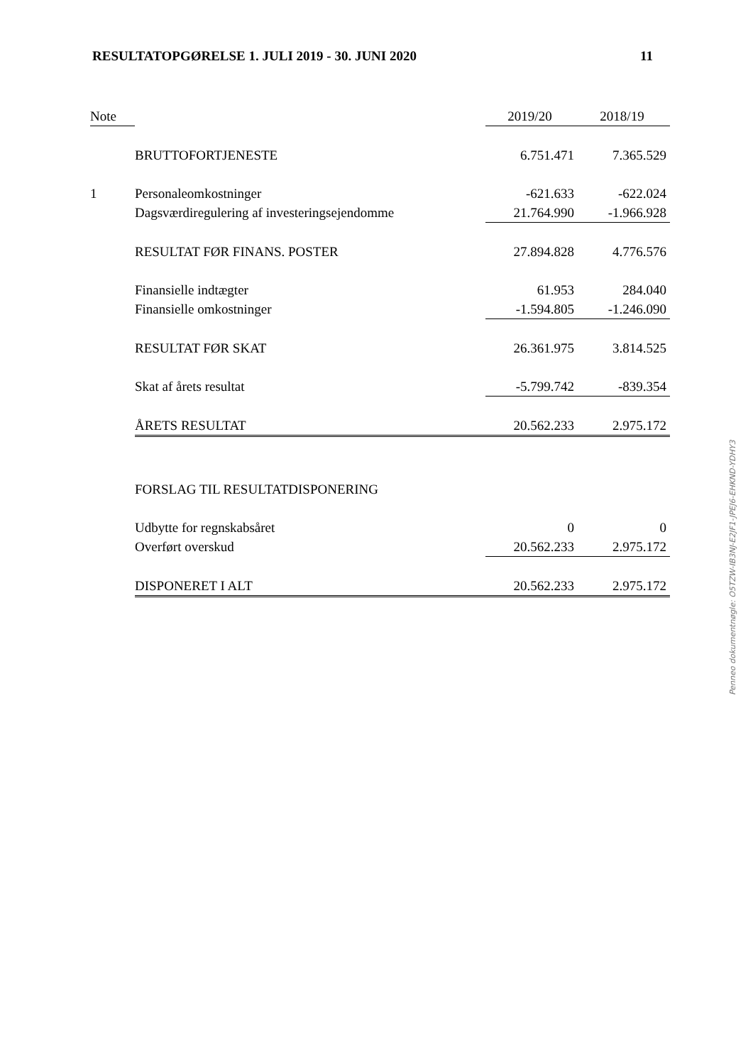RESULTATOPGØRELSE 1. JULI 2019 - 30. JUNI 2020 11
| Note | | 2019/20 | 2018/19 |
| --- | --- | --- | --- |
| | BRUTTOFORTJENESTE | 6.751.471 | 7.365.529 |
| 1 | Personaleomkostninger | -621.633 | -622.024 |
| | Dagsværdiregulering af investeringsejendomme | 21.764.990 | -1.966.928 |
| | RESULTAT FØR FINANS. POSTER | 27.894.828 | 4.776.576 |
| | Finansielle indtægter | 61.953 | 284.040 |
| | Finansielle omkostninger | -1.594.805 | -1.246.090 |
| | RESULTAT FØR SKAT | 26.361.975 | 3.814.525 |
| | Skat af årets resultat | -5.799.742 | -839.354 |
| | ÅRETS RESULTAT | 20.562.233 | 2.975.172 |
| | FORSLAG TIL RESULTATDISPONERING | | |
| | Udbytte for regnskabsåret | 0 | 0 |
| | Overført overskud | 20.562.233 | 2.975.172 |
| | DISPONERET I ALT | 20.562.233 | 2.975.172 |
Penneo dokumentnøgle: O5TZW-IB3NJ-E2JF1-JPEJ6-EHKND-YDHY3